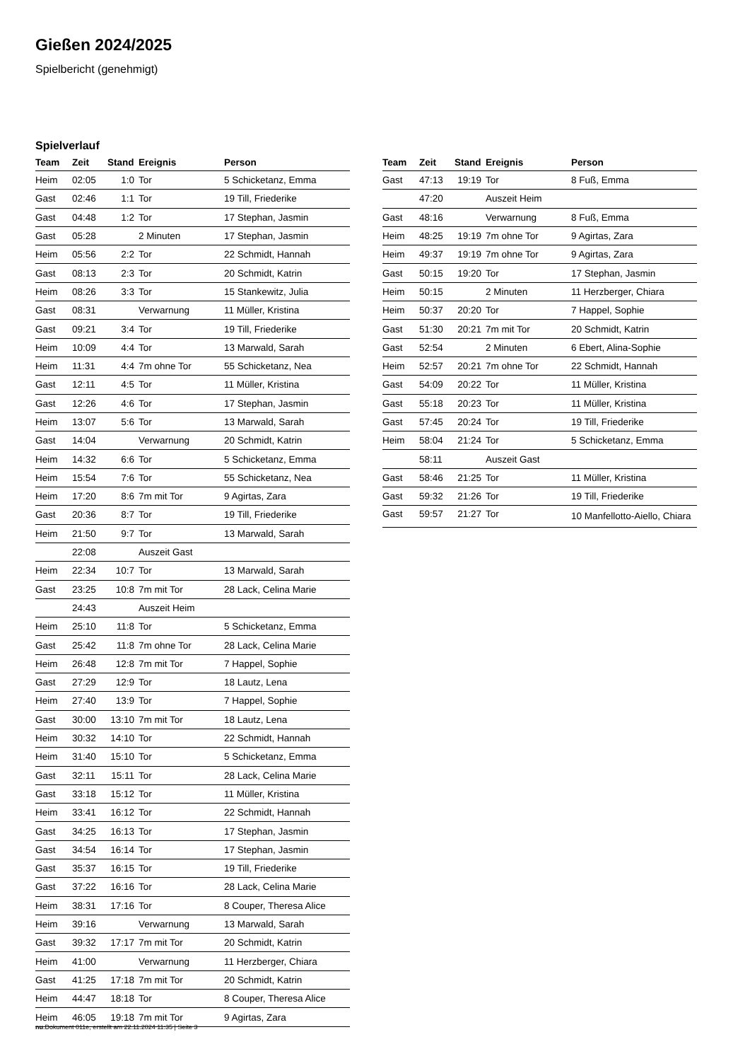Gießen 2024/2025
Spielbericht (genehmigt)
Spielverlauf
| Team | Zeit | Stand | Ereignis | Person |
| --- | --- | --- | --- | --- |
| Heim | 02:05 | 1:0 | Tor | 5 Schicketanz, Emma |
| Gast | 02:46 | 1:1 | Tor | 19 Till, Friederike |
| Gast | 04:48 | 1:2 | Tor | 17 Stephan, Jasmin |
| Gast | 05:28 | | 2 Minuten | 17 Stephan, Jasmin |
| Heim | 05:56 | 2:2 | Tor | 22 Schmidt, Hannah |
| Gast | 08:13 | 2:3 | Tor | 20 Schmidt, Katrin |
| Heim | 08:26 | 3:3 | Tor | 15 Stankewitz, Julia |
| Gast | 08:31 | | Verwarnung | 11 Müller, Kristina |
| Gast | 09:21 | 3:4 | Tor | 19 Till, Friederike |
| Heim | 10:09 | 4:4 | Tor | 13 Marwald, Sarah |
| Heim | 11:31 | 4:4 | 7m ohne Tor | 55 Schicketanz, Nea |
| Gast | 12:11 | 4:5 | Tor | 11 Müller, Kristina |
| Gast | 12:26 | 4:6 | Tor | 17 Stephan, Jasmin |
| Heim | 13:07 | 5:6 | Tor | 13 Marwald, Sarah |
| Gast | 14:04 | | Verwarnung | 20 Schmidt, Katrin |
| Heim | 14:32 | 6:6 | Tor | 5 Schicketanz, Emma |
| Heim | 15:54 | 7:6 | Tor | 55 Schicketanz, Nea |
| Heim | 17:20 | 8:6 | 7m mit Tor | 9 Agirtas, Zara |
| Gast | 20:36 | 8:7 | Tor | 19 Till, Friederike |
| Heim | 21:50 | 9:7 | Tor | 13 Marwald, Sarah |
| | 22:08 | | Auszeit Gast | |
| Heim | 22:34 | 10:7 | Tor | 13 Marwald, Sarah |
| Gast | 23:25 | 10:8 | 7m mit Tor | 28 Lack, Celina Marie |
| | 24:43 | | Auszeit Heim | |
| Heim | 25:10 | 11:8 | Tor | 5 Schicketanz, Emma |
| Gast | 25:42 | 11:8 | 7m ohne Tor | 28 Lack, Celina Marie |
| Heim | 26:48 | 12:8 | 7m mit Tor | 7 Happel, Sophie |
| Gast | 27:29 | 12:9 | Tor | 18 Lautz, Lena |
| Heim | 27:40 | 13:9 | Tor | 7 Happel, Sophie |
| Gast | 30:00 | 13:10 | 7m mit Tor | 18 Lautz, Lena |
| Heim | 30:32 | 14:10 | Tor | 22 Schmidt, Hannah |
| Heim | 31:40 | 15:10 | Tor | 5 Schicketanz, Emma |
| Gast | 32:11 | 15:11 | Tor | 28 Lack, Celina Marie |
| Gast | 33:18 | 15:12 | Tor | 11 Müller, Kristina |
| Heim | 33:41 | 16:12 | Tor | 22 Schmidt, Hannah |
| Gast | 34:25 | 16:13 | Tor | 17 Stephan, Jasmin |
| Gast | 34:54 | 16:14 | Tor | 17 Stephan, Jasmin |
| Gast | 35:37 | 16:15 | Tor | 19 Till, Friederike |
| Gast | 37:22 | 16:16 | Tor | 28 Lack, Celina Marie |
| Heim | 38:31 | 17:16 | Tor | 8 Couper, Theresa Alice |
| Heim | 39:16 | | Verwarnung | 13 Marwald, Sarah |
| Gast | 39:32 | 17:17 | 7m mit Tor | 20 Schmidt, Katrin |
| Heim | 41:00 | | Verwarnung | 11 Herzberger, Chiara |
| Gast | 41:25 | 17:18 | 7m mit Tor | 20 Schmidt, Katrin |
| Heim | 44:47 | 18:18 | Tor | 8 Couper, Theresa Alice |
| Heim | 46:05 | 19:18 | 7m mit Tor | 9 Agirtas, Zara |
| Team | Zeit | Stand | Ereignis | Person |
| --- | --- | --- | --- | --- |
| Gast | 47:13 | 19:19 | Tor | 8 Fuß, Emma |
| | 47:20 | | Auszeit Heim | |
| Gast | 48:16 | | Verwarnung | 8 Fuß, Emma |
| Heim | 48:25 | 19:19 | 7m ohne Tor | 9 Agirtas, Zara |
| Heim | 49:37 | 19:19 | 7m ohne Tor | 9 Agirtas, Zara |
| Gast | 50:15 | 19:20 | Tor | 17 Stephan, Jasmin |
| Heim | 50:15 | | 2 Minuten | 11 Herzberger, Chiara |
| Heim | 50:37 | 20:20 | Tor | 7 Happel, Sophie |
| Gast | 51:30 | 20:21 | 7m mit Tor | 20 Schmidt, Katrin |
| Gast | 52:54 | | 2 Minuten | 6 Ebert, Alina-Sophie |
| Heim | 52:57 | 20:21 | 7m ohne Tor | 22 Schmidt, Hannah |
| Gast | 54:09 | 20:22 | Tor | 11 Müller, Kristina |
| Gast | 55:18 | 20:23 | Tor | 11 Müller, Kristina |
| Gast | 57:45 | 20:24 | Tor | 19 Till, Friederike |
| Heim | 58:04 | 21:24 | Tor | 5 Schicketanz, Emma |
| | 58:11 | | Auszeit Gast | |
| Gast | 58:46 | 21:25 | Tor | 11 Müller, Kristina |
| Gast | 59:32 | 21:26 | Tor | 19 Till, Friederike |
| Gast | 59:57 | 21:27 | Tor | 10 Manfellotto-Aiello, Chiara |
nu.Dokument 011e, erstellt am 22.11.2024 11:35 | Seite 3